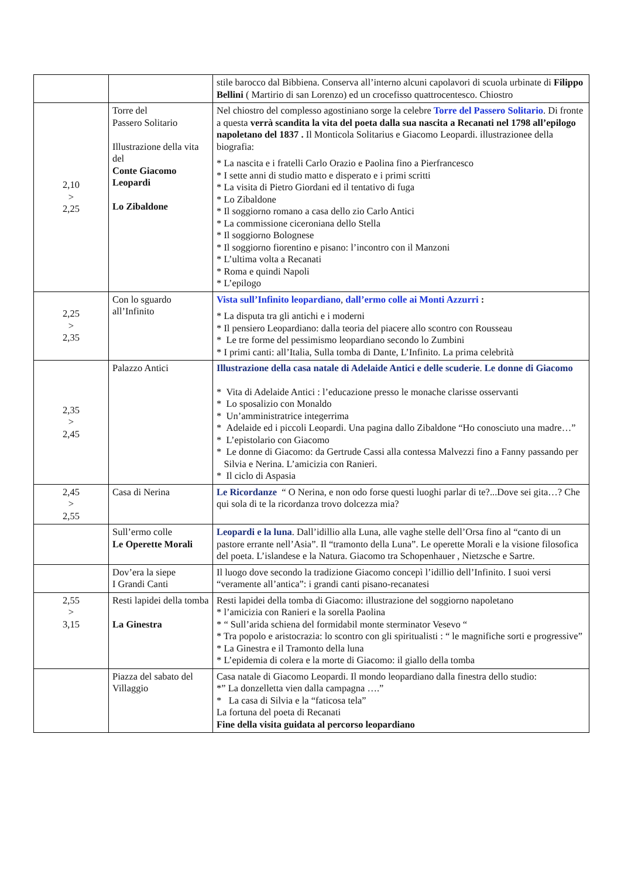| | | stile barocco dal Bibbiena. Conserva all’interno alcuni capolavori di scuola urbinate di Filippo Bellini ( Martirio di san Lorenzo) ed un crocefisso quattrocentesco. Chiostro |
| 2,10 > 2,25 | Torre del Passero Solitario Illustrazione della vita del Conte Giacomo Leopardi Lo Zibaldone | Nel chiostro del complesso agostiniano sorge la celebre Torre del Passero Solitario . Di fronte a questa verrà scandita la vita del poeta dalla sua nascita a Recanati nel 1798 all’epilogo napoletano del 1837 . Il Monticola Solitarius e Giacomo Leopardi. illustrazionee della biografia: * La nascita e i fratelli Carlo Orazio e Paolina fino a Pierfrancesco * I sette anni di studio matto e disperato e i primi scritti * La visita di Pietro Giordani ed il tentativo di fuga * Lo Zibaldone * Il soggiorno romano a casa dello zio Carlo Antici * La commissione ciceroniana dello Stella * Il soggiorno Bolognese * Il soggiorno fiorentino e pisano: l’incontro con il Manzoni * L’ultima volta a Recanati * Roma e quindi Napoli * L’epilogo |
| 2,25 > 2,35 | Con lo sguardo all’Infinito | Vista sull’Infinito leopardiano , dall’ermo colle ai Monti Azzurri : * La disputa tra gli antichi e i moderni * Il pensiero Leopardiano: dalla teoria del piacere allo scontro con Rousseau * Le tre forme del pessimismo leopardiano secondo lo Zumbini * I primi canti: all’Italia, Sulla tomba di Dante, L’Infinito. La prima celebrità |
| 2,35 > 2,45 | Palazzo Antici | Illustrazione della casa natale di Adelaide Antici e delle scuderie . Le donne di Giacomo * Vita di Adelaide Antici : l’educazione presso le monache clarisse osservanti * Lo sposalizio con Monaldo * Un’amministratrice integerrima * Adelaide ed i piccoli Leopardi. Una pagina dallo Zibaldone “Ho conosciuto una madre…” * L’epistolario con Giacomo * Le donne di Giacomo: da Gertrude Cassi alla contessa Malvezzi fino a Fanny passando per Silvia e Nerina. L’amicizia con Ranieri. * Il ciclo di Aspasia |
| 2,45 > 2,55 | Casa di Nerina | Le Ricordanze “ O Nerina, e non odo forse questi luoghi parlar di te?...Dove sei gita…? Che qui sola di te la ricordanza trovo dolcezza mia? |
| | Sull’ermo colle Le Operette Morali | Leopardi e la luna . Dall’idillio alla Luna, alle vaghe stelle dell’Orsa fino al “canto di un pastore errante nell’Asia”. Il “tramonto della Luna”. Le operette Morali e la visione filosofica del poeta. L’islandese e la Natura. Giacomo tra Schopenhauer , Nietzsche e Sartre. |
| | Dov’era la siepe I Grandi Canti | Il luogo dove secondo la tradizione Giacomo concepì l’idillio dell’Infinito. I suoi versi “veramente all’antica”: i grandi canti pisano-recanatesi |
| 2,55 > 3,15 | Resti lapidei della tomba La Ginestra | Resti lapidei della tomba di Giacomo: illustrazione del soggiorno napoletano * l’amicizia con Ranieri e la sorella Paolina * “ Sull’arida schiena del formidabil monte sterminator Vesevo “ * Tra popolo e aristocrazia: lo scontro con gli spiritualisti : “ le magnifiche sorti e progressive” * La Ginestra e il Tramonto della luna * L’epidemia di colera e la morte di Giacomo: il giallo della tomba |
| | Piazza del sabato del Villaggio | Casa natale di Giacomo Leopardi. Il mondo leopardiano dalla finestra dello studio: *” La donzelletta vien dalla campagna ….” * La casa di Silvia e la “faticosa tela” La fortuna del poeta di Recanati Fine della visita guidata al percorso leopardiano |